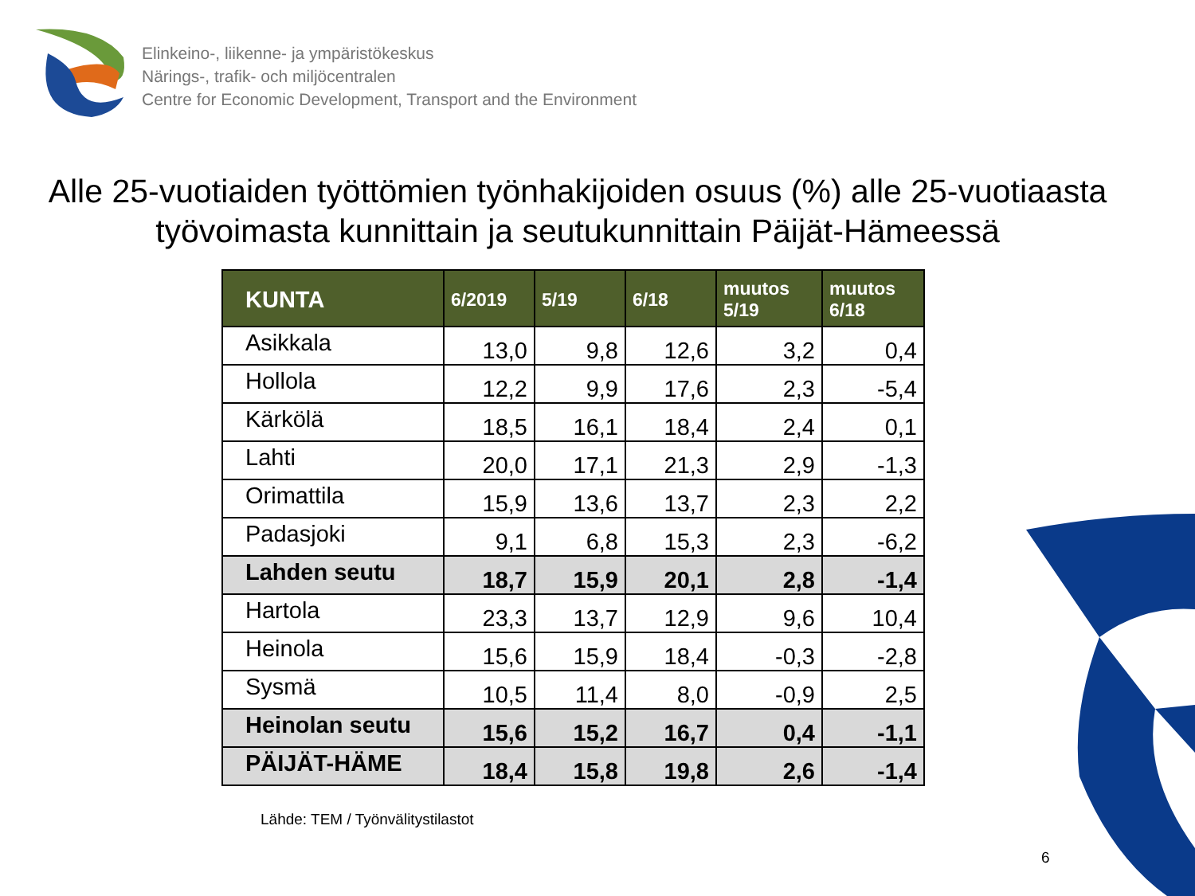Elinkeino-, liikenne- ja ympäristökeskus
Närings-, trafik- och miljöcentralen
Centre for Economic Development, Transport and the Environment
Alle 25-vuotiaiden työttömien työnhakijoiden osuus (%) alle 25-vuotiaasta työvoimasta kunnittain ja seutukunnittain Päijät-Hämeessä
| KUNTA | 6/2019 | 5/19 | 6/18 | muutos 5/19 | muutos 6/18 |
| --- | --- | --- | --- | --- | --- |
| Asikkala | 13,0 | 9,8 | 12,6 | 3,2 | 0,4 |
| Hollola | 12,2 | 9,9 | 17,6 | 2,3 | -5,4 |
| Kärkölä | 18,5 | 16,1 | 18,4 | 2,4 | 0,1 |
| Lahti | 20,0 | 17,1 | 21,3 | 2,9 | -1,3 |
| Orimattila | 15,9 | 13,6 | 13,7 | 2,3 | 2,2 |
| Padasjoki | 9,1 | 6,8 | 15,3 | 2,3 | -6,2 |
| Lahden seutu | 18,7 | 15,9 | 20,1 | 2,8 | -1,4 |
| Hartola | 23,3 | 13,7 | 12,9 | 9,6 | 10,4 |
| Heinola | 15,6 | 15,9 | 18,4 | -0,3 | -2,8 |
| Sysmä | 10,5 | 11,4 | 8,0 | -0,9 | 2,5 |
| Heinolan seutu | 15,6 | 15,2 | 16,7 | 0,4 | -1,1 |
| PÄIJÄT-HÄME | 18,4 | 15,8 | 19,8 | 2,6 | -1,4 |
Lähde: TEM / Työnvälitystilastot
6